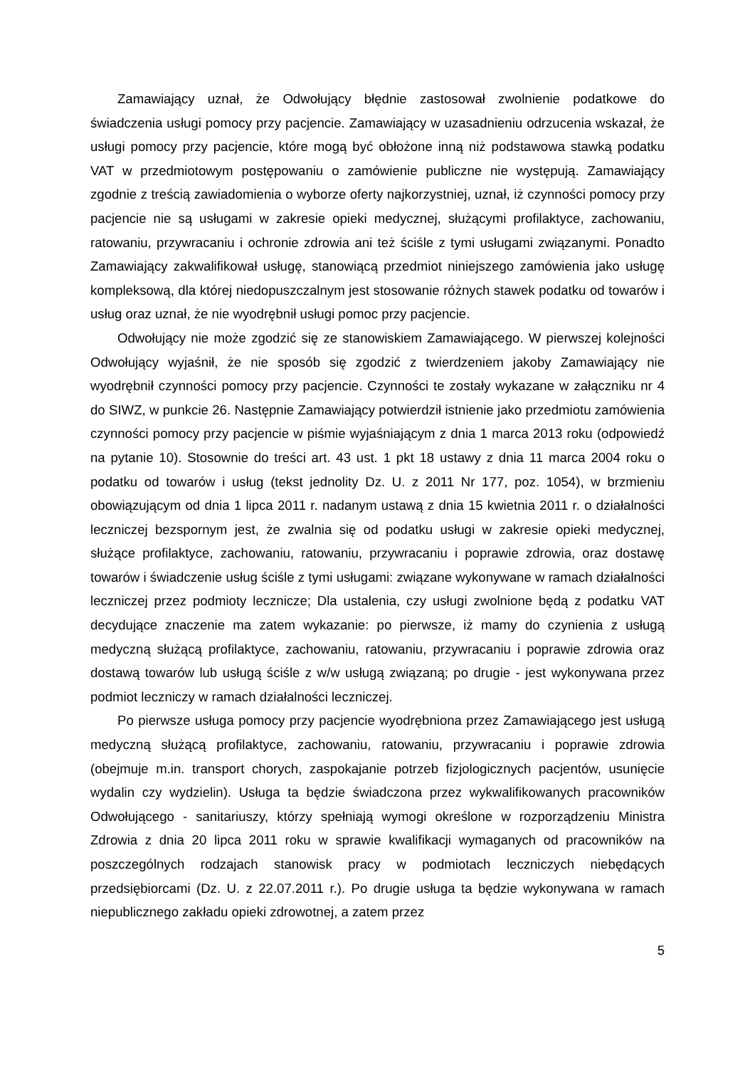Zamawiający uznał, że Odwołujący błędnie zastosował zwolnienie podatkowe do świadczenia usługi pomocy przy pacjencie. Zamawiający w uzasadnieniu odrzucenia wskazał, że usługi pomocy przy pacjencie, które mogą być obłożone inną niż podstawowa stawką podatku VAT w przedmiotowym postępowaniu o zamówienie publiczne nie występują. Zamawiający zgodnie z treścią zawiadomienia o wyborze oferty najkorzystniej, uznał, iż czynności pomocy przy pacjencie nie są usługami w zakresie opieki medycznej, służącymi profilaktyce, zachowaniu, ratowaniu, przywracaniu i ochronie zdrowia ani też ściśle z tymi usługami związanymi. Ponadto Zamawiający zakwalifikował usługę, stanowiącą przedmiot niniejszego zamówienia jako usługę kompleksową, dla której niedopuszczalnym jest stosowanie różnych stawek podatku od towarów i usług oraz uznał, że nie wyodrębnił usługi pomoc przy pacjencie.
Odwołujący nie może zgodzić się ze stanowiskiem Zamawiającego. W pierwszej kolejności Odwołujący wyjaśnił, że nie sposób się zgodzić z twierdzeniem jakoby Zamawiający nie wyodrębnił czynności pomocy przy pacjencie. Czynności te zostały wykazane w załączniku nr 4 do SIWZ, w punkcie 26. Następnie Zamawiający potwierdził istnienie jako przedmiotu zamówienia czynności pomocy przy pacjencie w piśmie wyjaśniającym z dnia 1 marca 2013 roku (odpowiedź na pytanie 10). Stosownie do treści art. 43 ust. 1 pkt 18 ustawy z dnia 11 marca 2004 roku o podatku od towarów i usług (tekst jednolity Dz. U. z 2011 Nr 177, poz. 1054), w brzmieniu obowiązującym od dnia 1 lipca 2011 r. nadanym ustawą z dnia 15 kwietnia 2011 r. o działalności leczniczej bezspornym jest, że zwalnia się od podatku usługi w zakresie opieki medycznej, służące profilaktyce, zachowaniu, ratowaniu, przywracaniu i poprawie zdrowia, oraz dostawę towarów i świadczenie usług ściśle z tymi usługami: związane wykonywane w ramach działalności leczniczej przez podmioty lecznicze; Dla ustalenia, czy usługi zwolnione będą z podatku VAT decydujące znaczenie ma zatem wykazanie: po pierwsze, iż mamy do czynienia z usługą medyczną służącą profilaktyce, zachowaniu, ratowaniu, przywracaniu i poprawie zdrowia oraz dostawą towarów lub usługą ściśle z w/w usługą związaną; po drugie - jest wykonywana przez podmiot leczniczy w ramach działalności leczniczej.
Po pierwsze usługa pomocy przy pacjencie wyodrębniona przez Zamawiającego jest usługą medyczną służącą profilaktyce, zachowaniu, ratowaniu, przywracaniu i poprawie zdrowia (obejmuje m.in. transport chorych, zaspokajanie potrzeb fizjologicznych pacjentów, usunięcie wydalin czy wydzielin). Usługa ta będzie świadczona przez wykwalifikowanych pracowników Odwołującego - sanitariuszy, którzy spełniają wymogi określone w rozporządzeniu Ministra Zdrowia z dnia 20 lipca 2011 roku w sprawie kwalifikacji wymaganych od pracowników na poszczególnych rodzajach stanowisk pracy w podmiotach leczniczych niebędących przedsiębiorcami (Dz. U. z 22.07.2011 r.). Po drugie usługa ta będzie wykonywana w ramach niepublicznego zakładu opieki zdrowotnej, a zatem przez
5